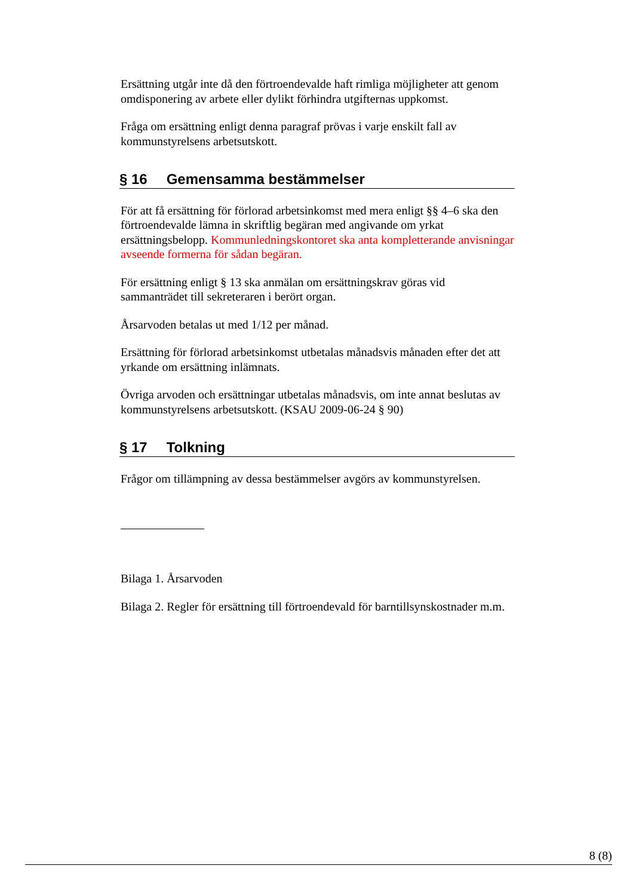Ersättning utgår inte då den förtroendevalde haft rimliga möjligheter att genom omdisponering av arbete eller dylikt förhindra utgifternas uppkomst.
Fråga om ersättning enligt denna paragraf prövas i varje enskilt fall av kommunstyrelsens arbetsutskott.
§ 16 Gemensamma bestämmelser
För att få ersättning för förlorad arbetsinkomst med mera enligt §§ 4–6 ska den förtroendevalde lämna in skriftlig begäran med angivande om yrkat ersättningsbelopp. Kommunledningskontoret ska anta kompletterande anvisningar avseende formerna för sådan begäran.
För ersättning enligt § 13 ska anmälan om ersättningskrav göras vid sammanträdet till sekreteraren i berört organ.
Årsarvoden betalas ut med 1/12 per månad.
Ersättning för förlorad arbetsinkomst utbetalas månadsvis månaden efter det att yrkande om ersättning inlämnats.
Övriga arvoden och ersättningar utbetalas månadsvis, om inte annat beslutas av kommunstyrelsens arbetsutskott. (KSAU 2009-06-24 § 90)
§ 17 Tolkning
Frågor om tillämpning av dessa bestämmelser avgörs av kommunstyrelsen.
Bilaga 1. Årsarvoden
Bilaga 2. Regler för ersättning till förtroendevald för barntillsynskostnader m.m.
8 (8)